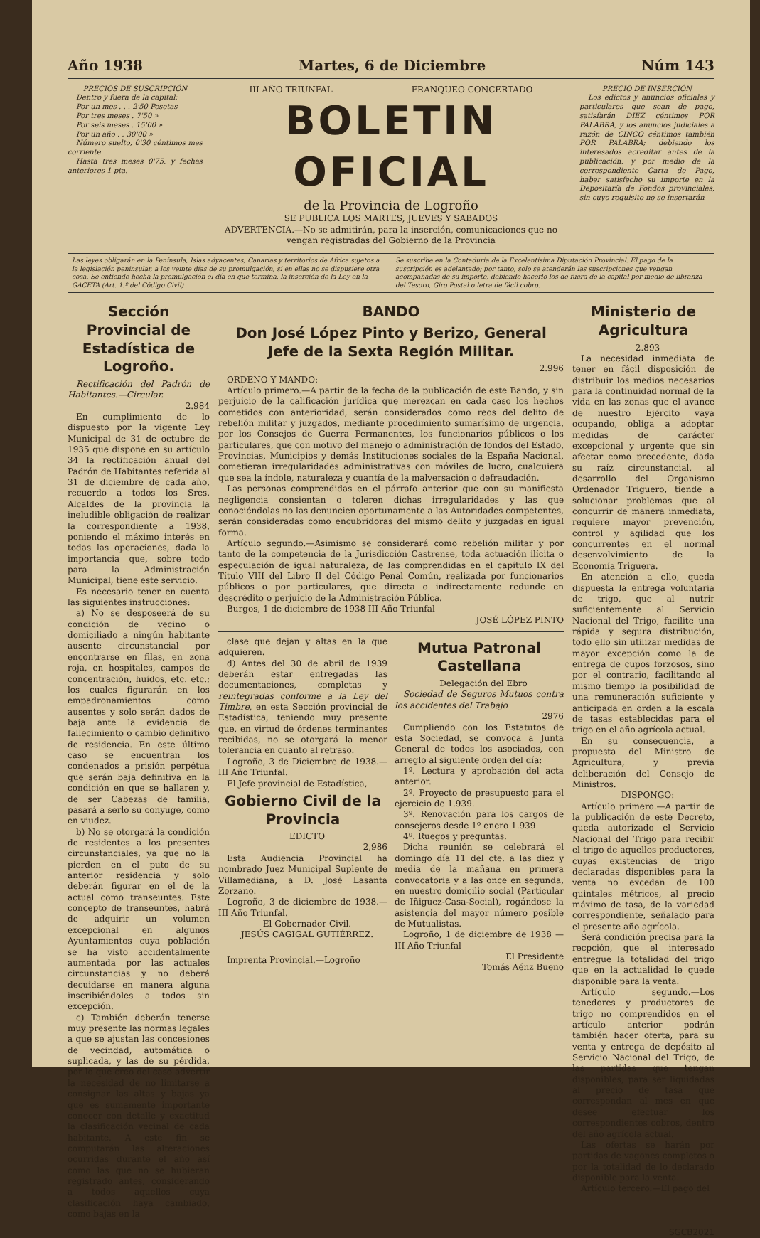Año 1938 Martes, 6 de Diciembre Núm 143
PRECIOS DE SUSCRIPCIÓN
Dentro y fuera de la capital:
Por un mes . . . 2'50 Pesetas
Por tres meses . 7'50 »
Por seis meses . 15'00 »
Por un año . . 30'00 »
Número suelto, 0'30 céntimos mes corriente
Hasta tres meses 0'75, y fechas anteriores 1 pta.
III AÑO TRIUNFAL FRANQUEO CONCERTADO
BOLETIN OFICIAL
de la Provincia de Logroño
SE PUBLICA LOS MARTES, JUEVES Y SABADOS
ADVERTENCIA.—No se admitirán, para la inserción, comunicaciones que no vengan registradas del Gobierno de la Provincia
PRECIO DE INSERCIÓN
Los edictos y anuncios oficiales y particulares que sean de pago, satisfarán DIEZ céntimos POR PALABRA, y los anuncios judiciales a razón de CINCO céntimos también POR PALABRA; debiendo los interesados acreditar antes de la publicación, y por medio de la correspondiente Carta de Pago, haber satisfecho su importe en la Depositaría de Fondos provinciales, sin cuyo requisito no se insertarán
Las leyes obligarán en la Península, Islas adyacentes, Canarias y territorios de Africa sujetos a la legislación peninsular, a los veinte días de su promulgación, si en ellas no se dispusiere otra cosa. Se entiende hecha la promulgación el día en que termina, la inserción de la Ley en la GACETA (Art. 1.º del Código Civil)
Se suscribe en la Contaduría de la Excelentísima Diputación Provincial. El pago de la suscripción es adelantado; por tanto, solo se atenderán las suscripciones que vengan acompañadas de su importe, debiendo hacerlo los de fuera de la capital por medio de libranza del Tesoro, Giro Postal o letra de fácil cobro.
Sección Provincial de Estadística de Logroño.
Rectificación del Padrón de Habitantes.—Circular.
2.984
En cumplimiento de lo dispuesto por la vigente Ley Municipal de 31 de octubre de 1935 que dispone en su artículo 34 la rectificación anual del Padrón de Habitantes referida al 31 de diciembre de cada año, recuerdo a todos los Sres. Alcaldes de la provincia la ineludible obligación de realizar la correspondiente a 1938, poniendo el máximo interés en todas las operaciones, dada la importancia que, sobre todo para la Administración Municipal, tiene este servicio.
Es necesario tener en cuenta las siguientes instrucciones:
a) No se desposeerá de su condición de vecino o domiciliado a ningún habitante ausente circunstancial por encontrarse en filas, en zona roja, en hospitales, campos de concentración, huídos, etc. etc.; los cuales figurarán en los empadronamientos como ausentes y solo serán dados de baja ante la evidencia de fallecimiento o cambio definitivo de residencia. En este último caso se encuentran los condenados a prisión perpétua que serán baja definitiva en la condición en que se hallaren y, de ser Cabezas de familia, pasará a serlo su conyuge, como en viudez.
b) No se otorgará la condición de residentes a los presentes circunstanciales, ya que no la pierden en el puto de su anterior residencia y solo deberán figurar en el de la actual como transeuntes. Este concepto de transeuntes, habrá de adquirir un volumen excepcional en algunos Ayuntamientos cuya población se ha visto accidentalmente aumentada por las actuales circunstancias y no deberá decuidarse en manera alguna inscribiéndoles a todos sin excepción.
c) También deberán tenerse muy presente las normas legales a que se ajustan las concesiones de vecindad, automática o suplicada, y las de su pérdida, por lo que creo del caso advertir la necesidad de no limitarse a consignar las altas y bajas ya que es sumamente importante conocer con detalle y exactitud la clasificación vecinal de cada habitante. A este fin se computarán las alteraciones ocurridas durante el año así como las que no se hubieran registrado antes, considerando a todos aquellos cuya clasificación haya cambiado, como bajas en la
BANDO
Don José López Pinto y Berizo, General Jefe de la Sexta Región Militar.
2.996
ORDENO Y MANDO:
Artículo primero.—A partir de la fecha de la publicación de este Bando, y sin perjuicio de la calificación jurídica que merezcan en cada caso los hechos cometidos con anterioridad, serán considerados como reos del delito de rebelión militar y juzgados, mediante procedimiento sumarísimo de urgencia, por los Consejos de Guerra Permanentes, los funcionarios públicos o los particulares, que con motivo del manejo o administración de fondos del Estado, Provincias, Municipios y demás Instituciones sociales de la España Nacional, cometieran irregularidades administrativas con móviles de lucro, cualquiera que sea la índole, naturaleza y cuantía de la malversación o defraudación.
Las personas comprendidas en el párrafo anterior que con su manifiesta negligencia consientan o toleren dichas irregularidades y las que conociéndolas no las denuncien oportunamente a las Autoridades competentes, serán consideradas como encubridoras del mismo delito y juzgadas en igual forma.
Artículo segundo.—Asimismo se considerará como rebelión militar y por tanto de la competencia de la Jurisdicción Castrense, toda actuación ilícita o especulación de igual naturaleza, de las comprendidas en el capítulo IX del Título VIII del Libro II del Código Penal Común, realizada por funcionarios públicos o por particulares, que directa o indirectamente redunde en descrédito o perjuicio de la Administración Pública.
Burgos, 1 de diciembre de 1938 III Año Triunfal
JOSÉ LÓPEZ PINTO
clase que dejan y altas en la que adquieren.
d) Antes del 30 de abril de 1939 deberán estar entregadas las documentaciones, completas y reintegradas conforme a la Ley del Timbre, en esta Sección provincial de Estadística, teniendo muy presente que, en virtud de órdenes terminantes recibidas, no se otorgará la menor tolerancia en cuanto al retraso.
Logroño, 3 de Diciembre de 1938.—III Año Triunfal.
El Jefe provincial de Estadística,
Gobierno Civil de la Provincia
EDICTO
2,986
Esta Audiencia Provincial ha nombrado Juez Municipal Suplente de Villamediana, a D. José Lasanta Zorzano.
Logroño, 3 de diciembre de 1938.—III Año Triunfal.
El Gobernador Civil.
JESÚS CAGIGAL GUTIÉRREZ.
Imprenta Provincial.—Logroño
Mutua Patronal Castellana
Delegación del Ebro
Sociedad de Seguros Mutuos contra los accidentes del Trabajo
2976
Cumpliendo con los Estatutos de esta Sociedad, se convoca a Junta General de todos los asociados, con arreglo al siguiente orden del día:
1º. Lectura y aprobación del acta anterior.
2º. Proyecto de presupuesto para el ejercicio de 1.939.
3º. Renovación para los cargos de consejeros desde 1º enero 1.939
4º. Ruegos y preguntas.
Dicha reunión se celebrará el domingo día 11 del cte. a las diez y media de la mañana en primera convocatoria y a las once en segunda, en nuestro domicilio social (Particular de Iñiguez-Casa-Social), rogándose la asistencia del mayor número posible de Mutualistas.
Logroño, 1 de diciembre de 1938 — III Año Triunfal
El Presidente
Tomás Aénz Bueno
Ministerio de Agricultura
2.893
La necesidad inmediata de tener en fácil disposición de distribuir los medios necesarios para la continuidad normal de la vida en las zonas que el avance de nuestro Ejército vaya ocupando, obliga a adoptar medidas de carácter excepcional y urgente que sin afectar como precedente, dada su raíz circunstancial, al desarrollo del Organismo Ordenador Triguero, tiende a solucionar problemas que al concurrir de manera inmediata, requiere mayor prevención, control y agilidad que los concurrentes en el normal desenvolvimiento de la Economía Triguera.
En atención a ello, queda dispuesta la entrega voluntaria de trigo, que al nutrir suficientemente al Servicio Nacional del Trigo, facilite una rápida y segura distribución, todo ello sin utilizar medidas de mayor excepción como la de entrega de cupos forzosos, sino por el contrario, facilitando al mismo tiempo la posibilidad de una remuneración suficiente y anticipada en orden a la escala de tasas establecidas para el trigo en el año agrícola actual.
En su consecuencia, a propuesta del Ministro de Agricultura, y previa deliberación del Consejo de Ministros.
DISPONGO:
Artículo primero.—A partir de la publicación de este Decreto, queda autorizado el Servicio Nacional del Trigo para recibir el trigo de aquellos productores, cuyas existencias de trigo declaradas disponibles para la venta no excedan de 100 quintales métricos, al precio máximo de tasa, de la variedad correspondiente, señalado para el presente año agrícola.
Será condición precisa para la recpción, que el interesado entregue la totalidad del trigo que en la actualidad le quede disponible para la venta.
Artículo segundo.—Los tenedores y productores de trigo no comprendidos en el artículo anterior podrán también hacer oferta, para su venta y entrega de depósito al Servicio Nacional del Trigo, de las partidas que tengan disponibles, para ser liquidadas al precio de tasa que correspondan al mes en que desee efectuar los correspondientes cobros, dentro del año agrícola actual.
Las ofertas se harán por partidas de vagones completos o por la totalidad de lo declarado disponible para la venta.
Artículo tercero.—El pago del
SGCB2021